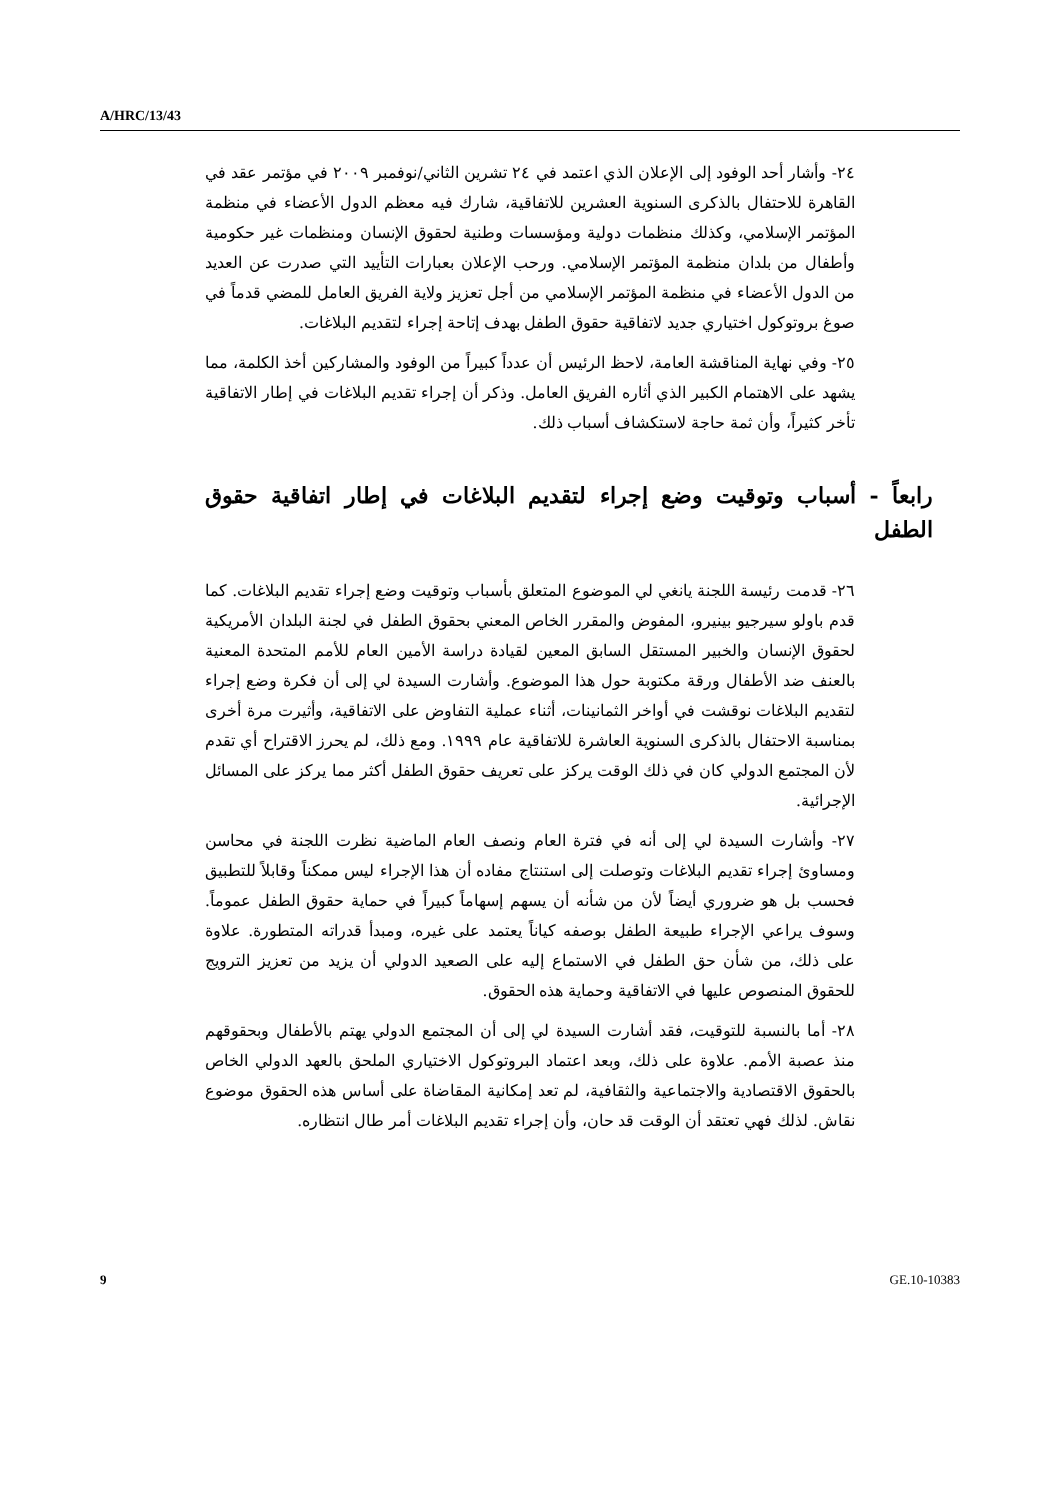A/HRC/13/43
٢٤- وأشار أحد الوفود إلى الإعلان الذي اعتمد في ٢٤ تشرين الثاني/نوفمبر ٢٠٠٩ في مؤتمر عقد في القاهرة للاحتفال بالذكرى السنوية العشرين للاتفاقية، شارك فيه معظم الدول الأعضاء في منظمة المؤتمر الإسلامي، وكذلك منظمات دولية ومؤسسات وطنية لحقوق الإنسان ومنظمات غير حكومية وأطفال من بلدان منظمة المؤتمر الإسلامي. ورحب الإعلان بعبارات التأييد التي صدرت عن العديد من الدول الأعضاء في منظمة المؤتمر الإسلامي من أجل تعزيز ولاية الفريق العامل للمضي قدماً في صوغ بروتوكول اختياري جديد لاتفاقية حقوق الطفل بهدف إتاحة إجراء لتقديم البلاغات.
٢٥- وفي نهاية المناقشة العامة، لاحظ الرئيس أن عدداً كبيراً من الوفود والمشاركين أخذ الكلمة، مما يشهد على الاهتمام الكبير الذي أثاره الفريق العامل. وذكر أن إجراء تقديم البلاغات في إطار الاتفاقية تأخر كثيراً، وأن ثمة حاجة لاستكشاف أسباب ذلك.
رابعاً - أسباب وتوقيت وضع إجراء لتقديم البلاغات في إطار اتفاقية حقوق الطفل
٢٦- قدمت رئيسة اللجنة يانغي لي الموضوع المتعلق بأسباب وتوقيت وضع إجراء تقديم البلاغات. كما قدم باولو سيرجيو بينيرو، المفوض والمقرر الخاص المعني بحقوق الطفل في لجنة البلدان الأمريكية لحقوق الإنسان والخبير المستقل السابق المعين لقيادة دراسة الأمين العام للأمم المتحدة المعنية بالعنف ضد الأطفال ورقة مكتوبة حول هذا الموضوع. وأشارت السيدة لي إلى أن فكرة وضع إجراء لتقديم البلاغات نوقشت في أواخر الثمانينات، أثناء عملية التفاوض على الاتفاقية، وأثيرت مرة أخرى بمناسبة الاحتفال بالذكرى السنوية العاشرة للاتفاقية عام ١٩٩٩. ومع ذلك، لم يحرز الاقتراح أي تقدم لأن المجتمع الدولي كان في ذلك الوقت يركز على تعريف حقوق الطفل أكثر مما يركز على المسائل الإجرائية.
٢٧- وأشارت السيدة لي إلى أنه في فترة العام ونصف العام الماضية نظرت اللجنة في محاسن ومساوئ إجراء تقديم البلاغات وتوصلت إلى استنتاج مفاده أن هذا الإجراء ليس ممكناً وقابلاً للتطبيق فحسب بل هو ضروري أيضاً لأن من شأنه أن يسهم إسهاماً كبيراً في حماية حقوق الطفل عموماً. وسوف يراعي الإجراء طبيعة الطفل بوصفه كياناً يعتمد على غيره، ومبدأ قدراته المتطورة. علاوة على ذلك، من شأن حق الطفل في الاستماع إليه على الصعيد الدولي أن يزيد من تعزيز الترويج للحقوق المنصوص عليها في الاتفاقية وحماية هذه الحقوق.
٢٨- أما بالنسبة للتوقيت، فقد أشارت السيدة لي إلى أن المجتمع الدولي يهتم بالأطفال وبحقوقهم منذ عصبة الأمم. علاوة على ذلك، وبعد اعتماد البروتوكول الاختياري الملحق بالعهد الدولي الخاص بالحقوق الاقتصادية والاجتماعية والثقافية، لم تعد إمكانية المقاضاة على أساس هذه الحقوق موضوع نقاش. لذلك فهي تعتقد أن الوقت قد حان، وأن إجراء تقديم البلاغات أمر طال انتظاره.
9 GE.10-10383